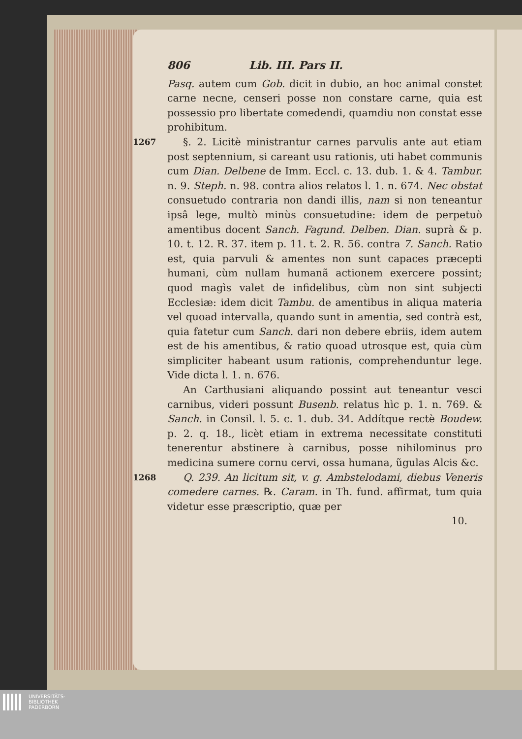806 Lib. III. Pars II.
Pasq. autem cum Gob. dicit in dubio, an hoc animal constet carne necne, censeri posse non constare carne, quia est possessio pro libertate comedendi, quamdiu non constat esse prohibitum.
1267
§. 2. Licitè ministrantur carnes parvulis ante aut etiam post septennium, si careant usu rationis, uti habet communis cum Dian. Delbene de Imm. Eccl. c. 13. dub. 1. & 4. Tambur. n. 9. Steph. n. 98. contra alios relatos l. 1. n. 674. Nec obstat consuetudo contraria non dandi illis, nam si non teneantur ipsâ lege, multò minùs consuetudine: idem de perpetuò amentibus docent Sanch. Fagund. Delben. Dian. suprà & p. 10. t. 12. R. 37. item p. 11. t. 2. R. 56. contra 7. Sanch. Ratio est, quia parvuli & amentes non sunt capaces præcepti humani, cùm nullam humanã actionem exercere possint; quod magìs valet de infidelibus, cùm non sint subjecti Ecclesiæ: idem dicit Tambu. de amentibus in aliqua materia vel quoad intervalla, quando sunt in amentia, sed contrà est, quia fatetur cum Sanch. dari non debere ebriis, idem autem est de his amentibus, & ratio quoad utrosque est, quia cùm simpliciter habeant usum rationis, comprehenduntur lege. Vide dicta l. 1. n. 676.
An Carthusiani aliquando possint aut teneantur vesci carnibus, videri possunt Busenb. relatus hìc p. 1. n. 769. & Sanch. in Consil. l. 5. c. 1. dub. 34. Addítque rectè Boudew. p. 2. q. 18., licèt etiam in extrema necessitate constituti tenerentur abstinere à carnibus, posse nihilominus pro medicina sumere cornu cervi, ossa humana, ũgulas Alcis &c.
1268
Q. 239. An licitum sit, v. g. Ambstelodami, diebus Veneris comedere carnes. ℞. Caram. in Th. fund. affirmat, tum quia videtur esse præscriptio, quæ per
10.
UNIVERSITÄTS-
BIBLIOTHEK
PADERBORN